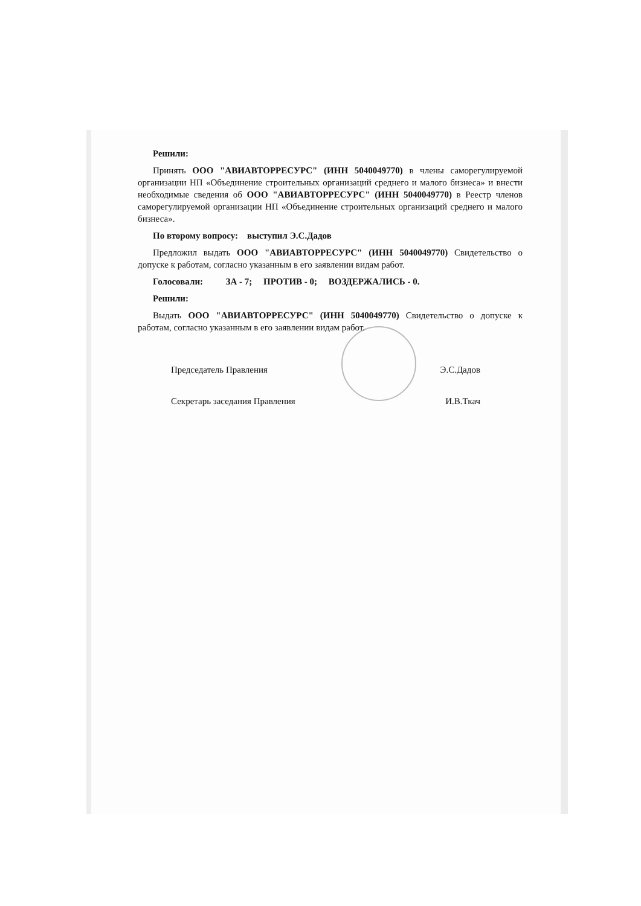Решили:
Принять ООО "АВИАВТОРРЕСУРС" (ИНН 5040049770) в члены саморегулируемой организации НП «Объединение строительных организаций среднего и малого бизнеса» и внести необходимые сведения об ООО "АВИАВТОРРЕСУРС" (ИНН 5040049770) в Реестр членов саморегулируемой организации НП «Объединение строительных организаций среднего и малого бизнеса».
По второму вопросу: выступил Э.С.Дадов
Предложил выдать ООО "АВИАВТОРРЕСУРС" (ИНН 5040049770) Свидетельство о допуске к работам, согласно указанным в его заявлении видам работ.
Голосовали: ЗА - 7; ПРОТИВ - 0; ВОЗДЕРЖАЛИСЬ - 0.
Решили:
Выдать ООО "АВИАВТОРРЕСУРС" (ИНН 5040049770) Свидетельство о допуске к работам, согласно указанным в его заявлении видам работ.
Председатель Правления Э.С.Дадов
Секретарь заседания Правления И.В.Ткач